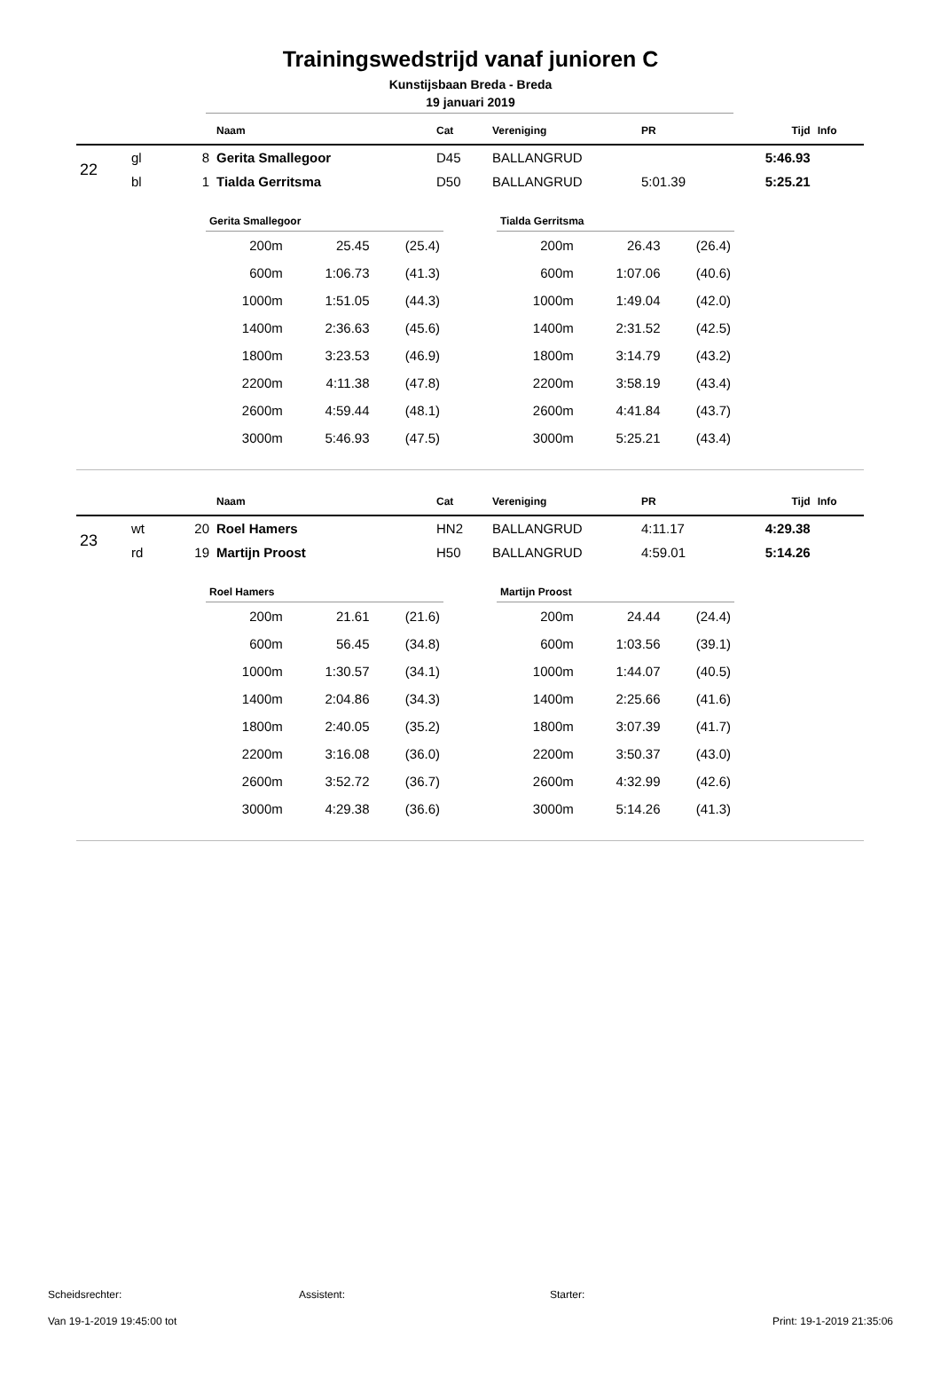Trainingswedstrijd vanaf junioren C
Kunstijsbaan Breda - Breda
19 januari 2019
| | | | Naam | Cat | Vereniging | PR | Tijd | Info |
| --- | --- | --- | --- | --- | --- | --- | --- | --- |
| 22 | gl | 8 | Gerita Smallegoor | D45 | BALLANGRUD | | 5:46.93 | |
| | bl | 1 | Tialda Gerritsma | D50 | BALLANGRUD | 5:01.39 | 5:25.21 | |
| Gerita Smallegoor | | |
| --- | --- | --- |
| 200m | 25.45 | (25.4) |
| 600m | 1:06.73 | (41.3) |
| 1000m | 1:51.05 | (44.3) |
| 1400m | 2:36.63 | (45.6) |
| 1800m | 3:23.53 | (46.9) |
| 2200m | 4:11.38 | (47.8) |
| 2600m | 4:59.44 | (48.1) |
| 3000m | 5:46.93 | (47.5) |
| Tialda Gerritsma | | |
| --- | --- | --- |
| 200m | 26.43 | (26.4) |
| 600m | 1:07.06 | (40.6) |
| 1000m | 1:49.04 | (42.0) |
| 1400m | 2:31.52 | (42.5) |
| 1800m | 3:14.79 | (43.2) |
| 2200m | 3:58.19 | (43.4) |
| 2600m | 4:41.84 | (43.7) |
| 3000m | 5:25.21 | (43.4) |
| | | | Naam | Cat | Vereniging | PR | Tijd | Info |
| --- | --- | --- | --- | --- | --- | --- | --- | --- |
| 23 | wt | 20 | Roel Hamers | HN2 | BALLANGRUD | 4:11.17 | 4:29.38 | |
| | rd | 19 | Martijn Proost | H50 | BALLANGRUD | 4:59.01 | 5:14.26 | |
| Roel Hamers | | |
| --- | --- | --- |
| 200m | 21.61 | (21.6) |
| 600m | 56.45 | (34.8) |
| 1000m | 1:30.57 | (34.1) |
| 1400m | 2:04.86 | (34.3) |
| 1800m | 2:40.05 | (35.2) |
| 2200m | 3:16.08 | (36.0) |
| 2600m | 3:52.72 | (36.7) |
| 3000m | 4:29.38 | (36.6) |
| Martijn Proost | | |
| --- | --- | --- |
| 200m | 24.44 | (24.4) |
| 600m | 1:03.56 | (39.1) |
| 1000m | 1:44.07 | (40.5) |
| 1400m | 2:25.66 | (41.6) |
| 1800m | 3:07.39 | (41.7) |
| 2200m | 3:50.37 | (43.0) |
| 2600m | 4:32.99 | (42.6) |
| 3000m | 5:14.26 | (41.3) |
Scheidsrechter: Assistent: Starter:
Van 19-1-2019 19:45:00 tot Print: 19-1-2019 21:35:06